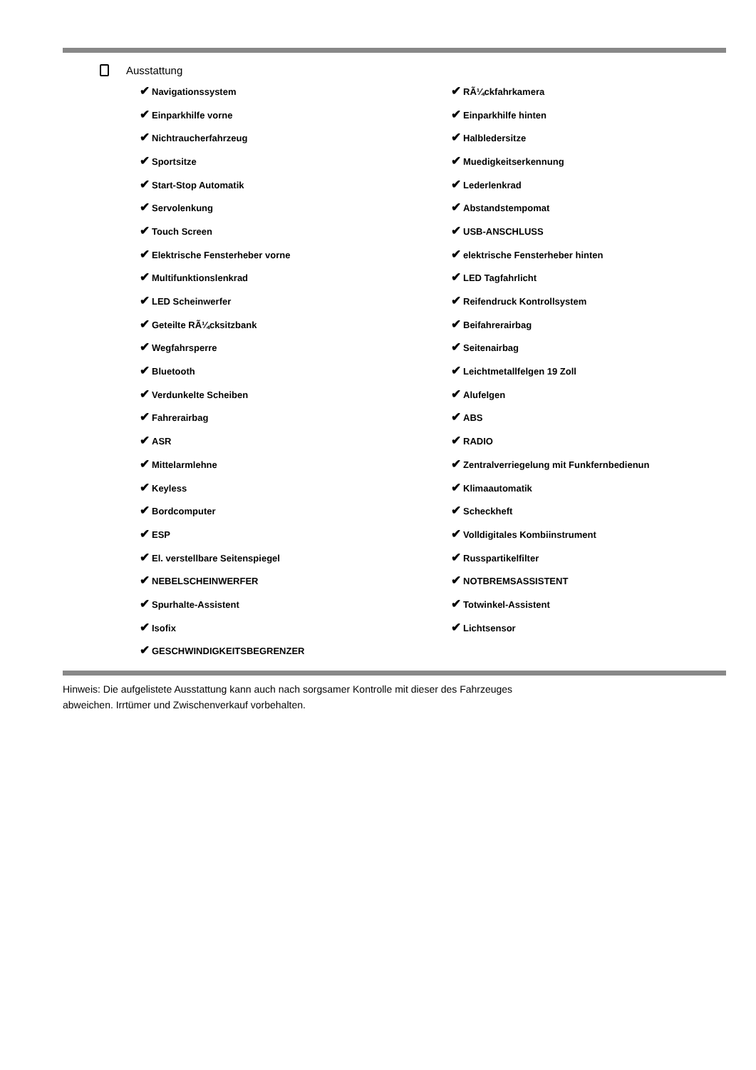Ausstattung
| ✔ Navigationssystem | ✔ RÃ¼ckfahrkamera |
| ✔ Einparkhilfe vorne | ✔ Einparkhilfe hinten |
| ✔ Nichtraucherfahrzeug | ✔ Halbledersitze |
| ✔ Sportsitze | ✔ Muedigkeitserkennung |
| ✔ Start-Stop Automatik | ✔ Lederlenkrad |
| ✔ Servolenkung | ✔ Abstandstempomat |
| ✔ Touch Screen | ✔ USB-ANSCHLUSS |
| ✔ Elektrische Fensterheber vorne | ✔ elektrische Fensterheber hinten |
| ✔ Multifunktionslenkrad | ✔ LED Tagfahrlicht |
| ✔ LED Scheinwerfer | ✔ Reifendruck Kontrollsystem |
| ✔ Geteilte RÃ¼cksitzbank | ✔ Beifahrerairbag |
| ✔ Wegfahrsperre | ✔ Seitenairbag |
| ✔ Bluetooth | ✔ Leichtmetallfelgen 19 Zoll |
| ✔ Verdunkelte Scheiben | ✔ Alufelgen |
| ✔ Fahrerairbag | ✔ ABS |
| ✔ ASR | ✔ RADIO |
| ✔ Mittelarmlehne | ✔ Zentralverriegelung mit Funkfernbedienun |
| ✔ Keyless | ✔ Klimaautomatik |
| ✔ Bordcomputer | ✔ Scheckheft |
| ✔ ESP | ✔ Volldigitales Kombiinstrument |
| ✔ El. verstellbare Seitenspiegel | ✔ Russpartikelfilter |
| ✔ NEBELSCHEINWERFER | ✔ NOTBREMSASSISTENT |
| ✔ Spurhalte-Assistent | ✔ Totwinkel-Assistent |
| ✔ Isofix | ✔ Lichtsensor |
| ✔ GESCHWINDIGKEITSBEGRENZER | |
Hinweis: Die aufgelistete Ausstattung kann auch nach sorgsamer Kontrolle mit dieser des Fahrzeuges
abweichen. Irrtümer und Zwischenverkauf vorbehalten.